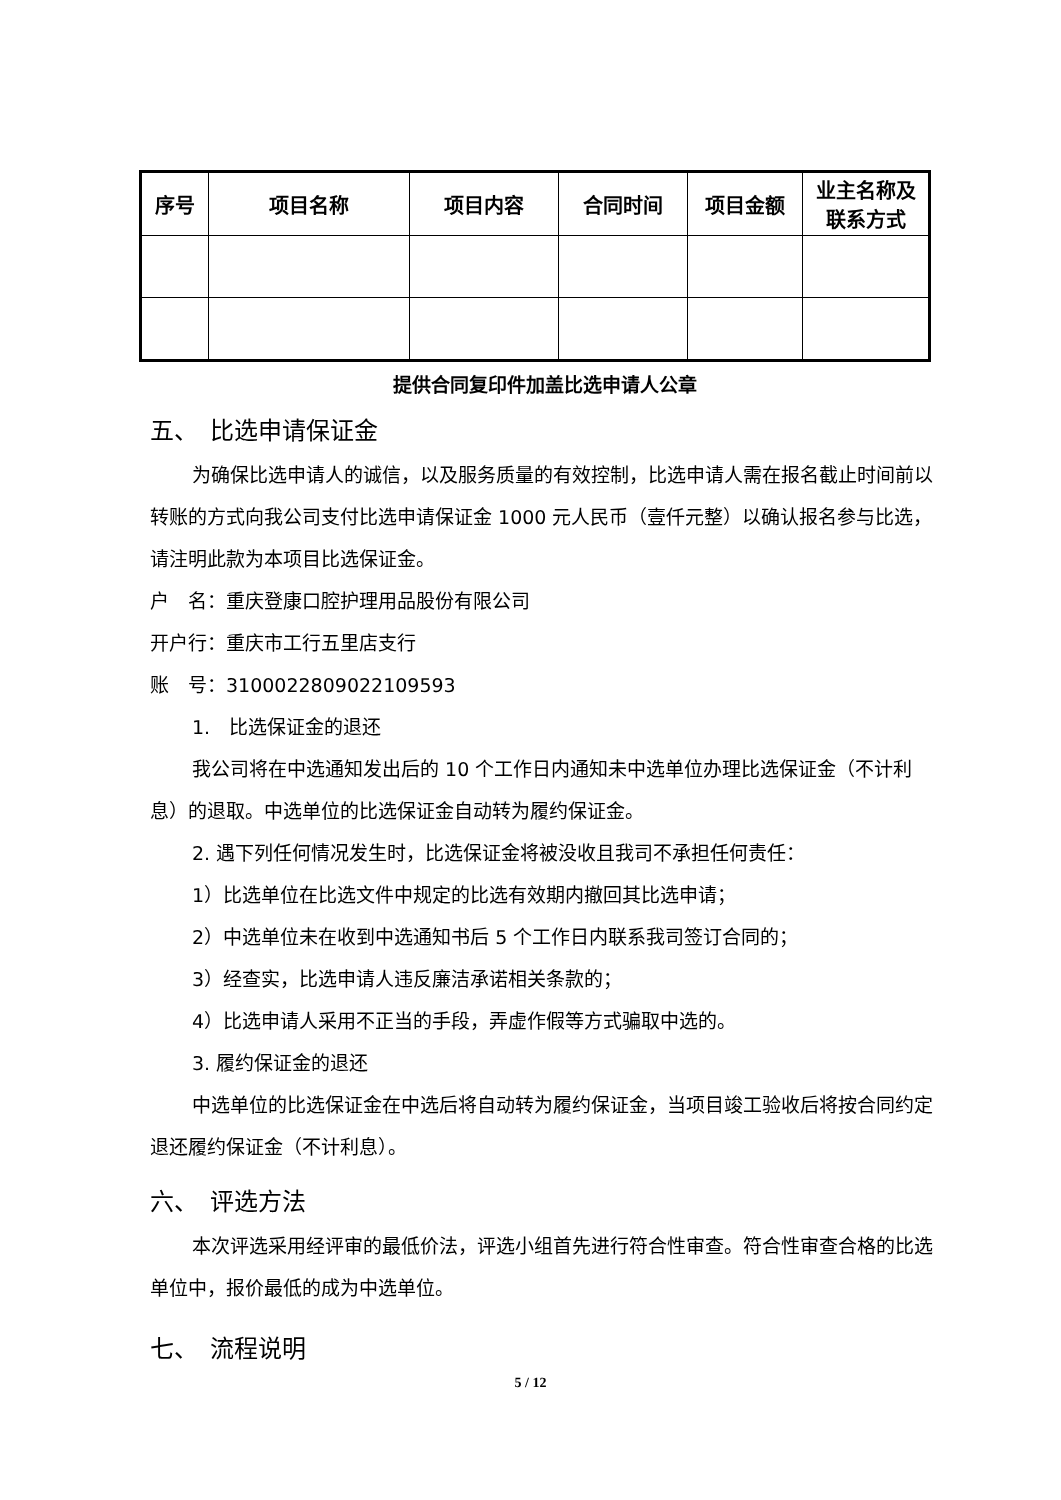| 序号 | 项目名称 | 项目内容 | 合同时间 | 项目金额 | 业主名称及 联系方式 |
| --- | --- | --- | --- | --- | --- |
提供合同复印件加盖比选申请人公章
五、　比选申请保证金
为确保比选申请人的诚信，以及服务质量的有效控制，比选申请人需在报名截止时间前以转账的方式向我公司支付比选申请保证金 1000 元人民币（壹仟元整）以确认报名参与比选，请注明此款为本项目比选保证金。
户　名：重庆登康口腔护理用品股份有限公司
开户行：重庆市工行五里店支行
账　号：3100022809022109593
1.　比选保证金的退还
我公司将在中选通知发出后的 10 个工作日内通知未中选单位办理比选保证金（不计利息）的退取。中选单位的比选保证金自动转为履约保证金。
2. 遇下列任何情况发生时，比选保证金将被没收且我司不承担任何责任：
1）比选单位在比选文件中规定的比选有效期内撤回其比选申请；
2）中选单位未在收到中选通知书后 5 个工作日内联系我司签订合同的；
3）经查实，比选申请人违反廉洁承诺相关条款的；
4）比选申请人采用不正当的手段，弄虚作假等方式骗取中选的。
3. 履约保证金的退还
中选单位的比选保证金在中选后将自动转为履约保证金，当项目竣工验收后将按合同约定退还履约保证金（不计利息）。
六、　评选方法
本次评选采用经评审的最低价法，评选小组首先进行符合性审查。符合性审查合格的比选单位中，报价最低的成为中选单位。
七、　流程说明
5 / 12